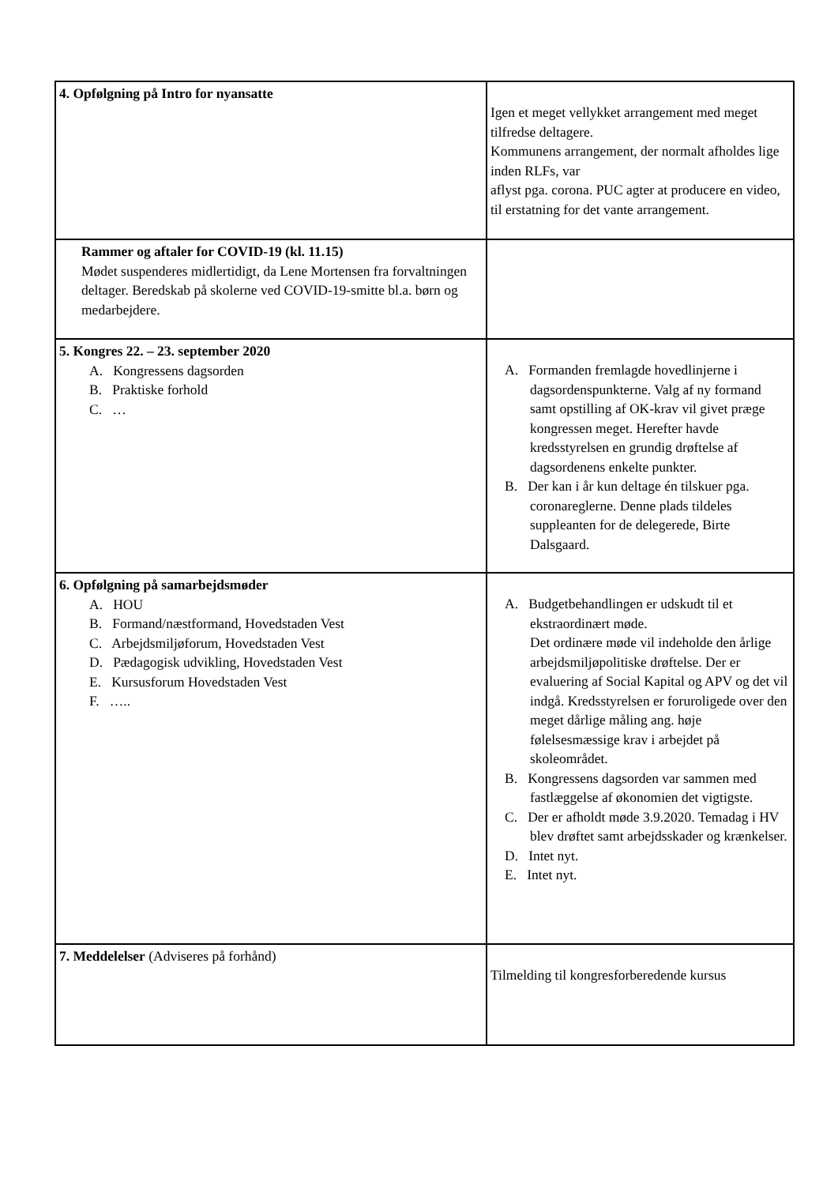| 4. Opfølgning på Intro for nyansatte | Igen et meget vellykket arrangement med meget tilfredse deltagere. Kommunens arrangement, der normalt afholdes lige inden RLFs, var aflyst pga. corona. PUC agter at producere en video, til erstatning for det vante arrangement. |
| Rammer og aftaler for COVID-19 (kl. 11.15) Mødet suspenderes midlertidigt, da Lene Mortensen fra forvaltningen deltager. Beredskab på skolerne ved COVID-19-smitte bl.a. børn og medarbejdere. | |
| 5. Kongres 22. – 23. september 2020 A. Kongressens dagsorden B. Praktiske forhold C. … | A. Formanden fremlagde hovedlinjerne i dagsordenspunkterne. Valg af ny formand samt opstilling af OK-krav vil givet præge kongressen meget. Herefter havde kredsstyrelsen en grundig drøftelse af dagsordenens enkelte punkter. B. Der kan i år kun deltage én tilskuer pga. coronareglerne. Denne plads tildeles suppleanten for de delegerede, Birte Dalsgaard. |
| 6. Opfølgning på samarbejdsmøder A. HOU B. Formand/næstformand, Hovedstaden Vest C. Arbejdsmiljøforum, Hovedstaden Vest D. Pædagogisk udvikling, Hovedstaden Vest E. Kursusforum Hovedstaden Vest F. ….. | A. Budgetbehandlingen er udskudt til et ekstraordinært møde. Det ordinære møde vil indeholde den årlige arbejdsmiljøpolitiske drøftelse. Der er evaluering af Social Kapital og APV og det vil indgå. Kredsstyrelsen er foruroligede over den meget dårlige måling ang. høje følelsesmæssige krav i arbejdet på skoleområdet. B. Kongressens dagsorden var sammen med fastlæggelse af økonomien det vigtigste. C. Der er afholdt møde 3.9.2020. Temadag i HV blev drøftet samt arbejdsskader og krænkelser. D. Intet nyt. E. Intet nyt. |
| 7. Meddelelser (Adviseres på forhånd) | Tilmelding til kongresforberedende kursus |